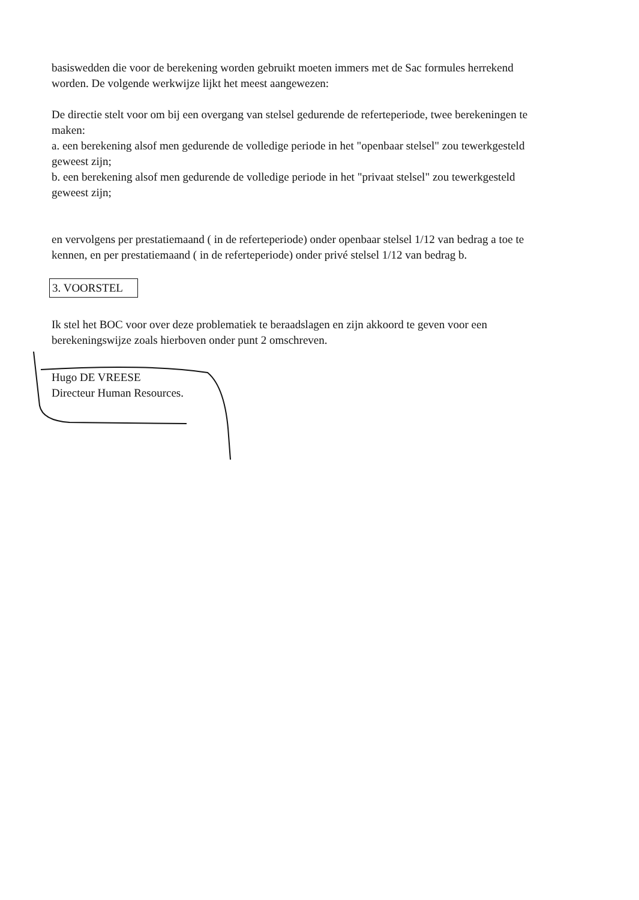basiswedden die voor de berekening worden gebruikt moeten immers met de Sac formules herrekend worden. De volgende werkwijze lijkt het meest aangewezen:
De directie stelt voor om bij een overgang van stelsel gedurende de referteperiode, twee berekeningen te maken:
a. een berekening alsof men gedurende de volledige periode in het "openbaar stelsel" zou tewerkgesteld geweest zijn;
b. een berekening alsof men gedurende de volledige periode in het "privaat stelsel" zou tewerkgesteld geweest zijn;
en vervolgens per prestatiemaand ( in de referteperiode) onder openbaar stelsel 1/12 van bedrag a toe te kennen, en per prestatiemaand ( in de referteperiode) onder privé stelsel 1/12 van bedrag b.
3. VOORSTEL
Ik stel het BOC voor over deze problematiek te beraadslagen en zijn akkoord te geven voor een berekeningswijze zoals hierboven onder punt 2 omschreven.
Hugo DE VREESE
Directeur Human Resources.